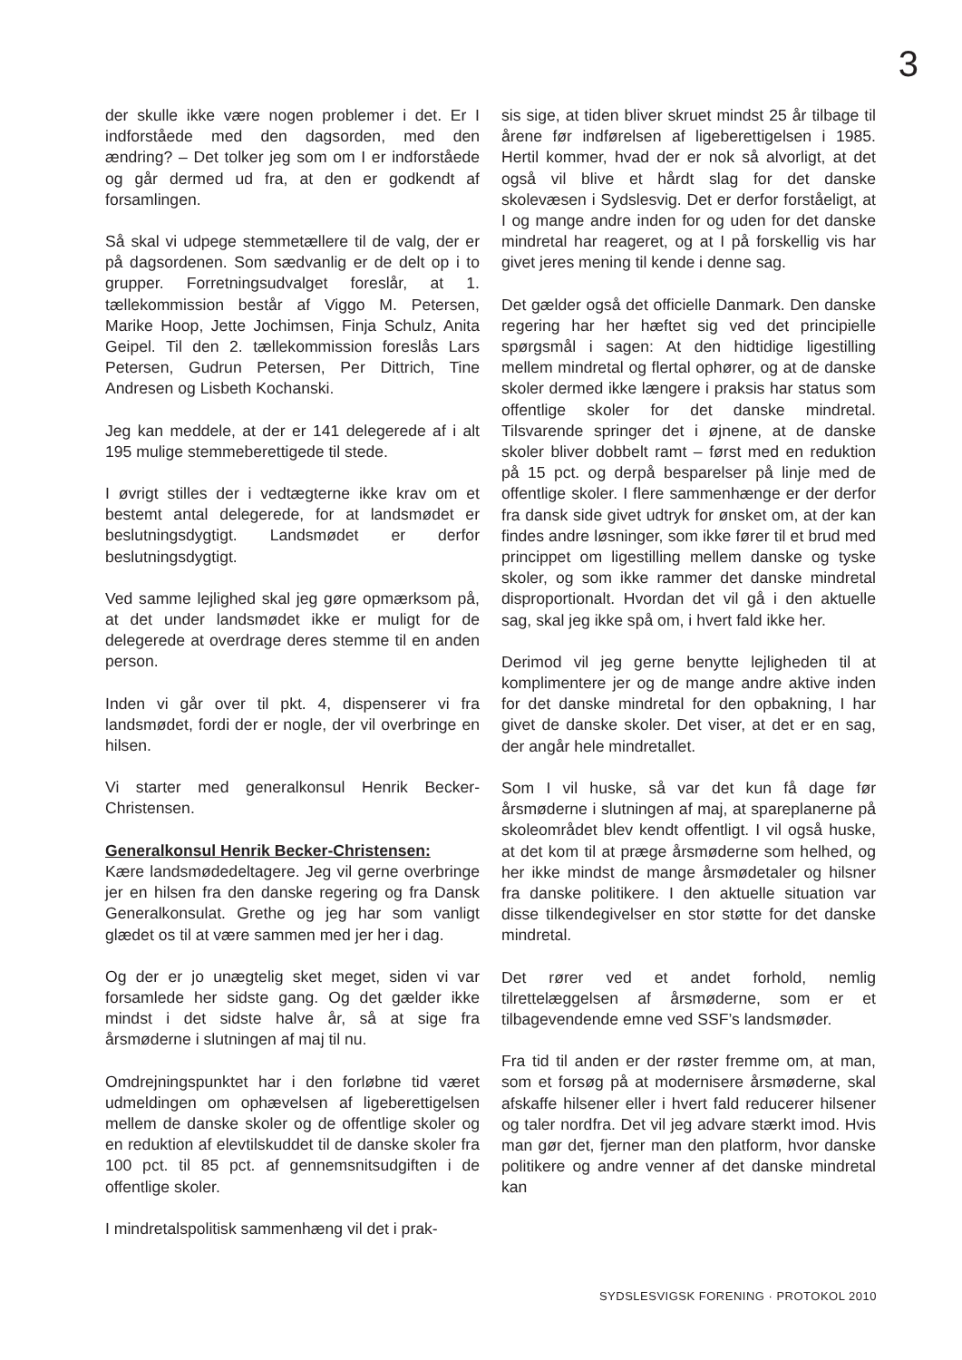3
der skulle ikke være nogen problemer i det. Er I indforståede med den dagsorden, med den ændring? – Det tolker jeg som om I er indforståede og går dermed ud fra, at den er godkendt af forsamlingen.
Så skal vi udpege stemmetællere til de valg, der er på dagsordenen. Som sædvanlig er de delt op i to grupper. Forretningsudvalget foreslår, at 1. tællekommission består af Viggo M. Petersen, Marike Hoop, Jette Jochimsen, Finja Schulz, Anita Geipel. Til den 2. tællekommission foreslås Lars Petersen, Gudrun Petersen, Per Dittrich, Tine Andresen og Lisbeth Kochanski.
Jeg kan meddele, at der er 141 delegerede af i alt 195 mulige stemmeberettigede til stede.
I øvrigt stilles der i vedtægterne ikke krav om et bestemt antal delegerede, for at landsmødet er beslutningsdygtigt. Landsmødet er derfor beslutningsdygtigt.
Ved samme lejlighed skal jeg gøre opmærksom på, at det under landsmødet ikke er muligt for de delegerede at overdrage deres stemme til en anden person.
Inden vi går over til pkt. 4, dispenserer vi fra landsmødet, fordi der er nogle, der vil overbringe en hilsen.
Vi starter med generalkonsul Henrik Becker-Christensen.
Generalkonsul Henrik Becker-Christensen:
Kære landsmødedeltagere. Jeg vil gerne overbringe jer en hilsen fra den danske regering og fra Dansk Generalkonsulat. Grethe og jeg har som vanligt glædet os til at være sammen med jer her i dag.
Og der er jo unægtelig sket meget, siden vi var forsamlede her sidste gang. Og det gælder ikke mindst i det sidste halve år, så at sige fra årsmøderne i slutningen af maj til nu.
Omdrejningspunktet har i den forløbne tid været udmeldingen om ophævelsen af ligeberettigelsen mellem de danske skoler og de offentlige skoler og en reduktion af elevtilskuddet til de danske skoler fra 100 pct. til 85 pct. af gennemsnitsudgiften i de offentlige skoler.
I mindretalspolitisk sammenhæng vil det i prak-
sis sige, at tiden bliver skruet mindst 25 år tilbage til årene før indførelsen af ligeberettigelsen i 1985. Hertil kommer, hvad der er nok så alvorligt, at det også vil blive et hårdt slag for det danske skolevæsen i Sydslesvig. Det er derfor forståeligt, at I og mange andre inden for og uden for det danske mindretal har reageret, og at I på forskellig vis har givet jeres mening til kende i denne sag.
Det gælder også det officielle Danmark. Den danske regering har her hæftet sig ved det principielle spørgsmål i sagen: At den hidtidige ligestilling mellem mindretal og flertal ophører, og at de danske skoler dermed ikke længere i praksis har status som offentlige skoler for det danske mindretal. Tilsvarende springer det i øjnene, at de danske skoler bliver dobbelt ramt – først med en reduktion på 15 pct. og derpå besparelser på linje med de offentlige skoler. I flere sammenhænge er der derfor fra dansk side givet udtryk for ønsket om, at der kan findes andre løsninger, som ikke fører til et brud med princippet om ligestilling mellem danske og tyske skoler, og som ikke rammer det danske mindretal disproportionalt. Hvordan det vil gå i den aktuelle sag, skal jeg ikke spå om, i hvert fald ikke her.
Derimod vil jeg gerne benytte lejligheden til at komplimentere jer og de mange andre aktive inden for det danske mindretal for den opbakning, I har givet de danske skoler. Det viser, at det er en sag, der angår hele mindretallet.
Som I vil huske, så var det kun få dage før årsmøderne i slutningen af maj, at spareplanerne på skoleområdet blev kendt offentligt. I vil også huske, at det kom til at præge årsmøderne som helhed, og her ikke mindst de mange årsmødetaler og hilsner fra danske politikere. I den aktuelle situation var disse tilkendegivelser en stor støtte for det danske mindretal.
Det rører ved et andet forhold, nemlig tilrettelæggelsen af årsmøderne, som er et tilbagevendende emne ved SSF’s landsmøder.
Fra tid til anden er der røster fremme om, at man, som et forsøg på at modernisere årsmøderne, skal afskaffe hilsener eller i hvert fald reducerer hilsener og taler nordfra. Det vil jeg advare stærkt imod. Hvis man gør det, fjerner man den platform, hvor danske politikere og andre venner af det danske mindretal kan
SYDSLESVIGSK FORENING · PROTOKOL 2010